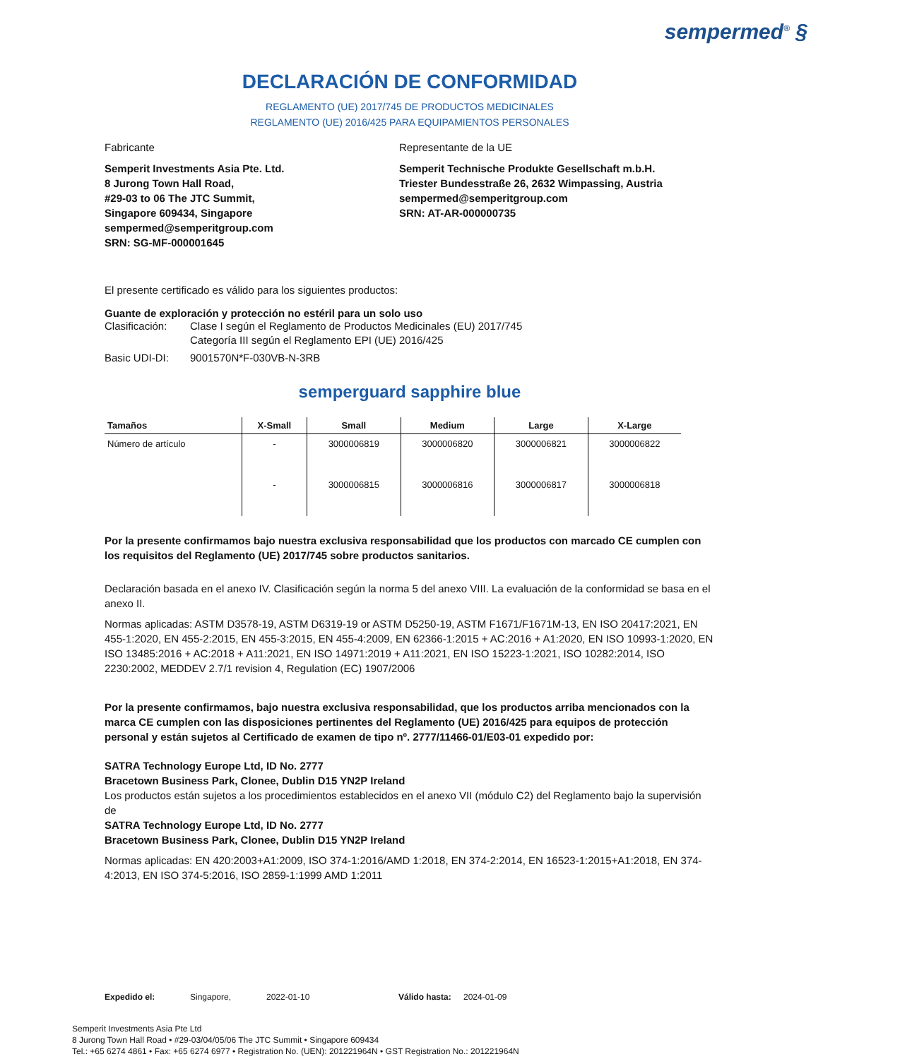sempermed<sup>®</sup> §
DECLARACIÓN DE CONFORMIDAD
REGLAMENTO (UE) 2017/745 DE PRODUCTOS MEDICINALES
REGLAMENTO (UE) 2016/425 PARA EQUIPAMIENTOS PERSONALES
Fabricante
Semperit Investments Asia Pte. Ltd.
8 Jurong Town Hall Road,
#29-03 to 06 The JTC Summit,
Singapore 609434, Singapore
sempermed@semperitgroup.com
SRN: SG-MF-000001645
Representante de la UE
Semperit Technische Produkte Gesellschaft m.b.H.
Triester Bundesstraße 26, 2632 Wimpassing, Austria
sempermed@semperitgroup.com
SRN: AT-AR-000000735
El presente certificado es válido para los siguientes productos:
Guante de exploración y protección no estéril para un solo uso
Clasificación: Clase I según el Reglamento de Productos Medicinales (EU) 2017/745
Categoría III según el Reglamento EPI (UE) 2016/425
Basic UDI-DI: 9001570N*F-030VB-N-3RB
semperguard sapphire blue
| Tamaños | X-Small | Small | Medium | Large | X-Large |
| --- | --- | --- | --- | --- | --- |
| Número de artículo | - | 3000006819 | 3000006820 | 3000006821 | 3000006822 |
| | - | 3000006815 | 3000006816 | 3000006817 | 3000006818 |
Por la presente confirmamos bajo nuestra exclusiva responsabilidad que los productos con marcado CE cumplen con los requisitos del Reglamento (UE) 2017/745 sobre productos sanitarios.
Declaración basada en el anexo IV. Clasificación según la norma 5 del anexo VIII. La evaluación de la conformidad se basa en el anexo II.
Normas aplicadas: ASTM D3578-19, ASTM D6319-19 or ASTM D5250-19, ASTM F1671/F1671M-13, EN ISO 20417:2021, EN 455-1:2020, EN 455-2:2015, EN 455-3:2015, EN 455-4:2009, EN 62366-1:2015 + AC:2016 + A1:2020, EN ISO 10993-1:2020, EN ISO 13485:2016 + AC:2018 + A11:2021, EN ISO 14971:2019 + A11:2021, EN ISO 15223-1:2021, ISO 10282:2014, ISO 2230:2002, MEDDEV 2.7/1 revision 4, Regulation (EC) 1907/2006
Por la presente confirmamos, bajo nuestra exclusiva responsabilidad, que los productos arriba mencionados con la marca CE cumplen con las disposiciones pertinentes del Reglamento (UE) 2016/425 para equipos de protección personal y están sujetos al Certificado de examen de tipo nº. 2777/11466-01/E03-01 expedido por:
SATRA Technology Europe Ltd, ID No. 2777
Bracetown Business Park, Clonee, Dublin D15 YN2P Ireland
Los productos están sujetos a los procedimientos establecidos en el anexo VII (módulo C2) del Reglamento bajo la supervisión de
SATRA Technology Europe Ltd, ID No. 2777
Bracetown Business Park, Clonee, Dublin D15 YN2P Ireland
Normas aplicadas: EN 420:2003+A1:2009, ISO 374-1:2016/AMD 1:2018, EN 374-2:2014, EN 16523-1:2015+A1:2018, EN 374-4:2013, EN ISO 374-5:2016, ISO 2859-1:1999 AMD 1:2011
Expedido el: Singapore, 2022-01-10 Válido hasta: 2024-01-09
Semperit Investments Asia Pte Ltd
8 Jurong Town Hall Road • #29-03/04/05/06 The JTC Summit • Singapore 609434
Tel.: +65 6274 4861 • Fax: +65 6274 6977 • Registration No. (UEN): 201221964N • GST Registration No.: 201221964N